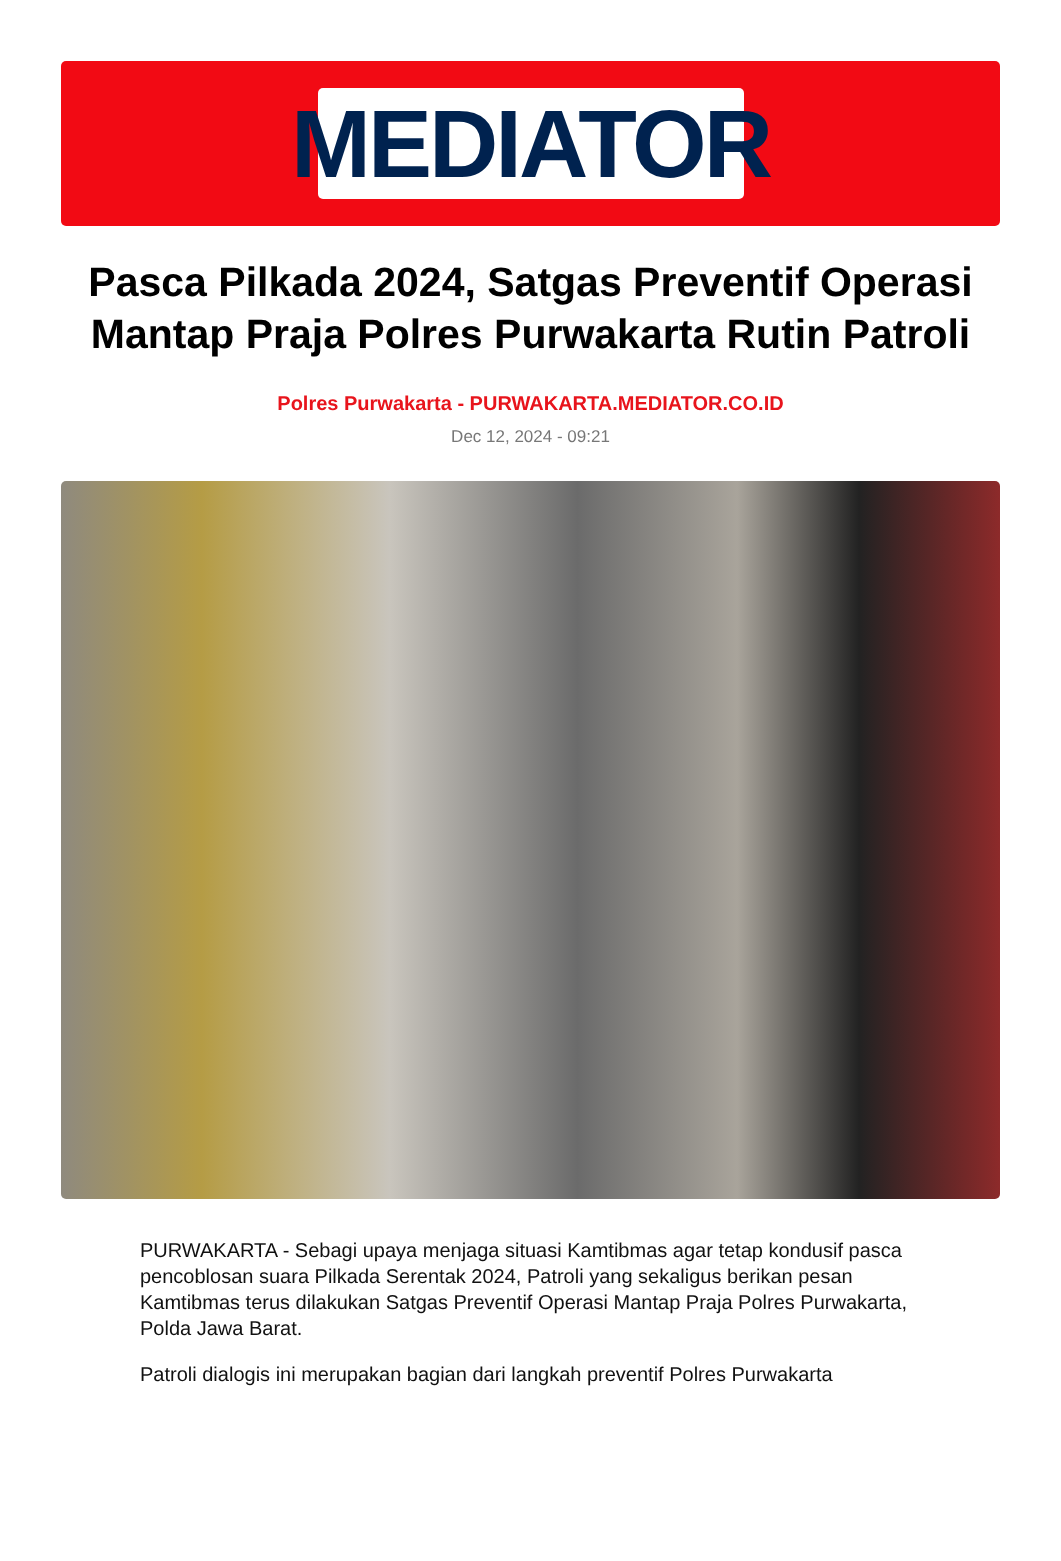MEDIATOR
Pasca Pilkada 2024, Satgas Preventif Operasi Mantap Praja Polres Purwakarta Rutin Patroli
Polres Purwakarta - PURWAKARTA.MEDIATOR.CO.ID
Dec 12, 2024 - 09:21
PURWAKARTA - Sebagi upaya menjaga situasi Kamtibmas agar tetap kondusif pasca pencoblosan suara Pilkada Serentak 2024, Patroli yang sekaligus berikan pesan Kamtibmas terus dilakukan Satgas Preventif Operasi Mantap Praja Polres Purwakarta, Polda Jawa Barat.
Patroli dialogis ini merupakan bagian dari langkah preventif Polres Purwakarta